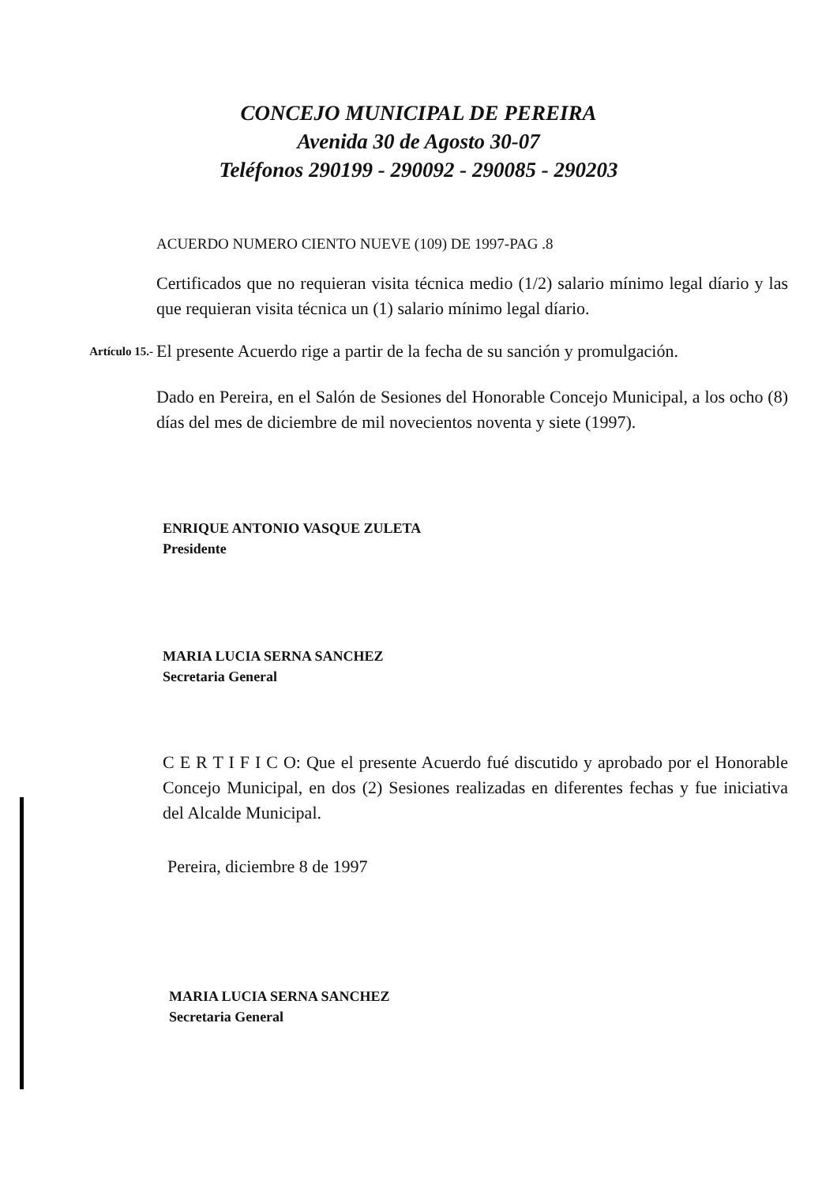CONCEJO MUNICIPAL DE PEREIRA
Avenida 30 de Agosto 30-07
Teléfonos 290199 - 290092 - 290085 - 290203
ACUERDO NUMERO CIENTO NUEVE (109) DE 1997-PAG .8
Certificados que no requieran visita técnica medio (1/2) salario mínimo legal díario y las que requieran visita técnica un (1) salario mínimo legal díario.
Artículo 15.-
El presente Acuerdo rige a partir de la fecha de su sanción y promulgación.
Dado en Pereira, en el Salón de Sesiones del Honorable Concejo Municipal, a los ocho (8) días del mes de diciembre de mil novecientos noventa y siete (1997).
ENRIQUE ANTONIO VASQUE ZULETA
Presidente
MARIA LUCIA SERNA SANCHEZ
Secretaria General
C E R T I F I C O: Que el presente Acuerdo fué discutido y aprobado por el Honorable Concejo Municipal, en dos (2) Sesiones realizadas en diferentes fechas y fue iniciativa del Alcalde Municipal.
Pereira, diciembre 8 de 1997
MARIA LUCIA SERNA SANCHEZ
Secretaria General